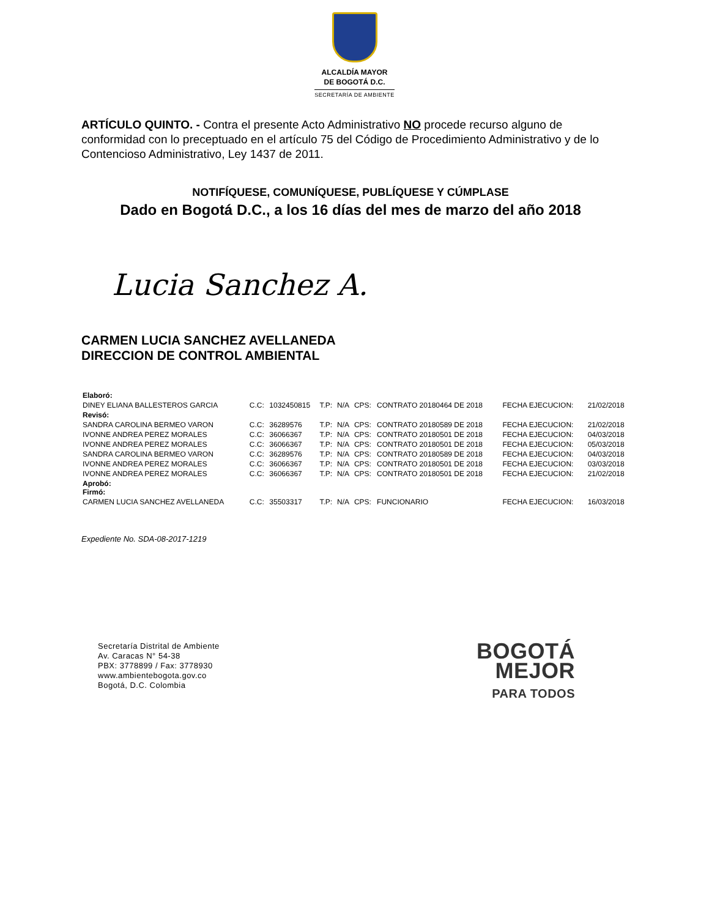ALCALDÍA MAYOR
DE BOGOTÁ D.C.
SECRETARÍA DE AMBIENTE
ARTÍCULO QUINTO. - Contra el presente Acto Administrativo NO procede recurso alguno de conformidad con lo preceptuado en el artículo 75 del Código de Procedimiento Administrativo y de lo Contencioso Administrativo, Ley 1437 de 2011.
NOTIFÍQUESE, COMUNÍQUESE, PUBLÍQUESE Y CÚMPLASE
Dado en Bogotá D.C., a los 16 días del mes de marzo del año 2018
Lucia Sanchez A.
CARMEN LUCIA SANCHEZ AVELLANEDA
DIRECCION DE CONTROL AMBIENTAL
| Elaboró: | | | | | | | | |
| DINEY ELIANA BALLESTEROS GARCIA | C.C: | 1032450815 | T.P: | N/A | CPS: | CONTRATO 20180464 DE 2018 | FECHA EJECUCION: | 21/02/2018 |
| Revisó: | | | | | | | | |
| SANDRA CAROLINA BERMEO VARON | C.C: | 36289576 | T.P: | N/A | CPS: | CONTRATO 20180589 DE 2018 | FECHA EJECUCION: | 21/02/2018 |
| IVONNE ANDREA PEREZ MORALES | C.C: | 36066367 | T.P: | N/A | CPS: | CONTRATO 20180501 DE 2018 | FECHA EJECUCION: | 04/03/2018 |
| IVONNE ANDREA PEREZ MORALES | C.C: | 36066367 | T.P: | N/A | CPS: | CONTRATO 20180501 DE 2018 | FECHA EJECUCION: | 05/03/2018 |
| SANDRA CAROLINA BERMEO VARON | C.C: | 36289576 | T.P: | N/A | CPS: | CONTRATO 20180589 DE 2018 | FECHA EJECUCION: | 04/03/2018 |
| IVONNE ANDREA PEREZ MORALES | C.C: | 36066367 | T.P: | N/A | CPS: | CONTRATO 20180501 DE 2018 | FECHA EJECUCION: | 03/03/2018 |
| IVONNE ANDREA PEREZ MORALES | C.C: | 36066367 | T.P: | N/A | CPS: | CONTRATO 20180501 DE 2018 | FECHA EJECUCION: | 21/02/2018 |
| Aprobó: Firmó: | | | | | | | | |
| CARMEN LUCIA SANCHEZ AVELLANEDA | C.C: | 35503317 | T.P: | N/A | CPS: | FUNCIONARIO | FECHA EJECUCION: | 16/03/2018 |
Expediente No. SDA-08-2017-1219
Secretaría Distrital de Ambiente
Av. Caracas N° 54-38
PBX: 3778899 / Fax: 3778930
www.ambientebogota.gov.co
Bogotá, D.C. Colombia
BOGOTÁ
MEJOR
PARA TODOS